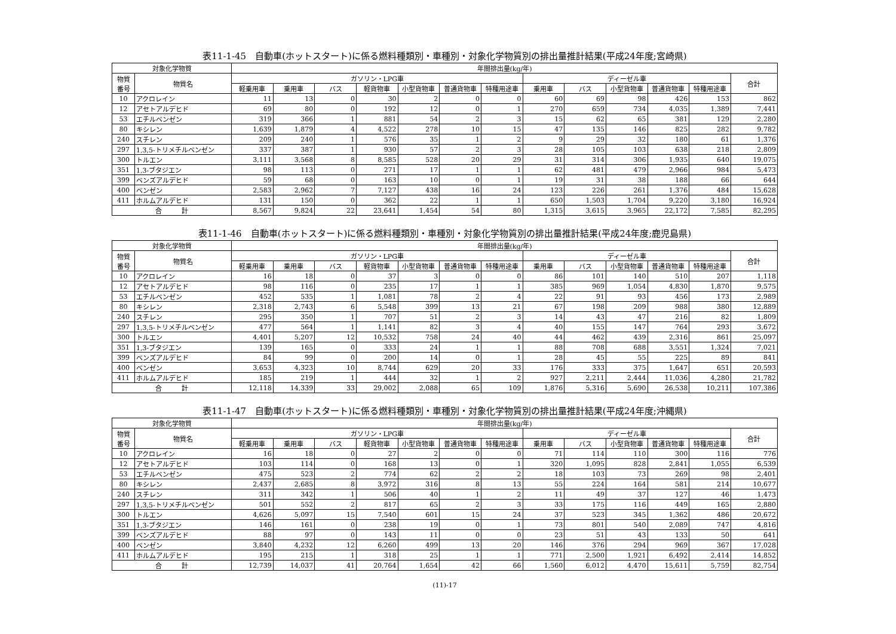表11-1-45　自動車(ホットスタート)に係る燃料種類別・車種別・対象化学物質別の排出量推計結果(平成24年度;宮崎県)
| 対象化学物質 | | 年間排出量(kg/年) | | | | | | | | | | | | |
| --- | --- | --- | --- | --- | --- | --- | --- | --- | --- | --- | --- | --- | --- | --- |
| 物質 番号 | 物質名 | ガソリン・LPG車 | | | | | | | ディーゼル車 | | | | | 合計 |
| | | 軽乗用車 | 乗用車 | バス | 軽貨物車 | 小型貨物車 | 普通貨物車 | 特種用途車 | 乗用車 | バス | 小型貨物車 | 普通貨物車 | 特種用途車 | |
| 10 | アクロレイン | 11 | 13 | 0 | 30 | 2 | 0 | 0 | 60 | 69 | 98 | 426 | 153 | 862 |
| 12 | アセトアルデヒド | 69 | 80 | 0 | 192 | 12 | 0 | 1 | 270 | 659 | 734 | 4,035 | 1,389 | 7,441 |
| 53 | エチルベンゼン | 319 | 366 | 1 | 881 | 54 | 2 | 3 | 15 | 62 | 65 | 381 | 129 | 2,280 |
| 80 | キシレン | 1,639 | 1,879 | 4 | 4,522 | 278 | 10 | 15 | 47 | 135 | 146 | 825 | 282 | 9,782 |
| 240 | スチレン | 209 | 240 | 1 | 576 | 35 | 1 | 2 | 9 | 29 | 32 | 180 | 61 | 1,376 |
| 297 | 1,3,5-トリメチルベンゼン | 337 | 387 | 1 | 930 | 57 | 2 | 3 | 28 | 105 | 103 | 638 | 218 | 2,809 |
| 300 | トルエン | 3,111 | 3,568 | 8 | 8,585 | 528 | 20 | 29 | 31 | 314 | 306 | 1,935 | 640 | 19,075 |
| 351 | 1,3-ブタジエン | 98 | 113 | 0 | 271 | 17 | 1 | 1 | 62 | 481 | 479 | 2,966 | 984 | 5,473 |
| 399 | ベンズアルデヒド | 59 | 68 | 0 | 163 | 10 | 0 | 1 | 19 | 31 | 38 | 188 | 66 | 644 |
| 400 | ベンゼン | 2,583 | 2,962 | 7 | 7,127 | 438 | 16 | 24 | 123 | 226 | 261 | 1,376 | 484 | 15,628 |
| 411 | ホルムアルデヒド | 131 | 150 | 0 | 362 | 22 | 1 | 1 | 650 | 1,503 | 1,704 | 9,220 | 3,180 | 16,924 |
| 合 計 | | 8,567 | 9,824 | 22 | 23,641 | 1,454 | 54 | 80 | 1,315 | 3,615 | 3,965 | 22,172 | 7,585 | 82,295 |
表11-1-46　自動車(ホットスタート)に係る燃料種類別・車種別・対象化学物質別の排出量推計結果(平成24年度;鹿児島県)
| 対象化学物質 | | 年間排出量(kg/年) | | | | | | | | | | | | |
| --- | --- | --- | --- | --- | --- | --- | --- | --- | --- | --- | --- | --- | --- | --- |
| 物質 番号 | 物質名 | ガソリン・LPG車 | | | | | | | ディーゼル車 | | | | | 合計 |
| | | 軽乗用車 | 乗用車 | バス | 軽貨物車 | 小型貨物車 | 普通貨物車 | 特種用途車 | 乗用車 | バス | 小型貨物車 | 普通貨物車 | 特種用途車 | |
| 10 | アクロレイン | 16 | 18 | 0 | 37 | 3 | 0 | 0 | 86 | 101 | 140 | 510 | 207 | 1,118 |
| 12 | アセトアルデヒド | 98 | 116 | 0 | 235 | 17 | 1 | 1 | 385 | 969 | 1,054 | 4,830 | 1,870 | 9,575 |
| 53 | エチルベンゼン | 452 | 535 | 1 | 1,081 | 78 | 2 | 4 | 22 | 91 | 93 | 456 | 173 | 2,989 |
| 80 | キシレン | 2,318 | 2,743 | 6 | 5,548 | 399 | 13 | 21 | 67 | 198 | 209 | 988 | 380 | 12,889 |
| 240 | スチレン | 295 | 350 | 1 | 707 | 51 | 2 | 3 | 14 | 43 | 47 | 216 | 82 | 1,809 |
| 297 | 1,3,5-トリメチルベンゼン | 477 | 564 | 1 | 1,141 | 82 | 3 | 4 | 40 | 155 | 147 | 764 | 293 | 3,672 |
| 300 | トルエン | 4,401 | 5,207 | 12 | 10,532 | 758 | 24 | 40 | 44 | 462 | 439 | 2,316 | 861 | 25,097 |
| 351 | 1,3-ブタジエン | 139 | 165 | 0 | 333 | 24 | 1 | 1 | 88 | 708 | 688 | 3,551 | 1,324 | 7,021 |
| 399 | ベンズアルデヒド | 84 | 99 | 0 | 200 | 14 | 0 | 1 | 28 | 45 | 55 | 225 | 89 | 841 |
| 400 | ベンゼン | 3,653 | 4,323 | 10 | 8,744 | 629 | 20 | 33 | 176 | 333 | 375 | 1,647 | 651 | 20,593 |
| 411 | ホルムアルデヒド | 185 | 219 | 1 | 444 | 32 | 1 | 2 | 927 | 2,211 | 2,444 | 11,036 | 4,280 | 21,782 |
| 合 計 | | 12,118 | 14,339 | 33 | 29,002 | 2,088 | 65 | 109 | 1,876 | 5,316 | 5,690 | 26,538 | 10,211 | 107,386 |
表11-1-47　自動車(ホットスタート)に係る燃料種類別・車種別・対象化学物質別の排出量推計結果(平成24年度;沖縄県)
| 対象化学物質 | | 年間排出量(kg/年) | | | | | | | | | | | | |
| --- | --- | --- | --- | --- | --- | --- | --- | --- | --- | --- | --- | --- | --- | --- |
| 物質 番号 | 物質名 | ガソリン・LPG車 | | | | | | | ディーゼル車 | | | | | 合計 |
| | | 軽乗用車 | 乗用車 | バス | 軽貨物車 | 小型貨物車 | 普通貨物車 | 特種用途車 | 乗用車 | バス | 小型貨物車 | 普通貨物車 | 特種用途車 | |
| 10 | アクロレイン | 16 | 18 | 0 | 27 | 2 | 0 | 0 | 71 | 114 | 110 | 300 | 116 | 776 |
| 12 | アセトアルデヒド | 103 | 114 | 0 | 168 | 13 | 0 | 1 | 320 | 1,095 | 828 | 2,841 | 1,055 | 6,539 |
| 53 | エチルベンゼン | 475 | 523 | 2 | 774 | 62 | 2 | 2 | 18 | 103 | 73 | 269 | 98 | 2,401 |
| 80 | キシレン | 2,437 | 2,685 | 8 | 3,972 | 316 | 8 | 13 | 55 | 224 | 164 | 581 | 214 | 10,677 |
| 240 | スチレン | 311 | 342 | 1 | 506 | 40 | 1 | 2 | 11 | 49 | 37 | 127 | 46 | 1,473 |
| 297 | 1,3,5-トリメチルベンゼン | 501 | 552 | 2 | 817 | 65 | 2 | 3 | 33 | 175 | 116 | 449 | 165 | 2,880 |
| 300 | トルエン | 4,626 | 5,097 | 15 | 7,540 | 601 | 15 | 24 | 37 | 523 | 345 | 1,362 | 486 | 20,672 |
| 351 | 1,3-ブタジエン | 146 | 161 | 0 | 238 | 19 | 0 | 1 | 73 | 801 | 540 | 2,089 | 747 | 4,816 |
| 399 | ベンズアルデヒド | 88 | 97 | 0 | 143 | 11 | 0 | 0 | 23 | 51 | 43 | 133 | 50 | 641 |
| 400 | ベンゼン | 3,840 | 4,232 | 12 | 6,260 | 499 | 13 | 20 | 146 | 376 | 294 | 969 | 367 | 17,028 |
| 411 | ホルムアルデヒド | 195 | 215 | 1 | 318 | 25 | 1 | 1 | 771 | 2,500 | 1,921 | 6,492 | 2,414 | 14,852 |
| 合 計 | | 12,739 | 14,037 | 41 | 20,764 | 1,654 | 42 | 66 | 1,560 | 6,012 | 4,470 | 15,611 | 5,759 | 82,754 |
(11)-17